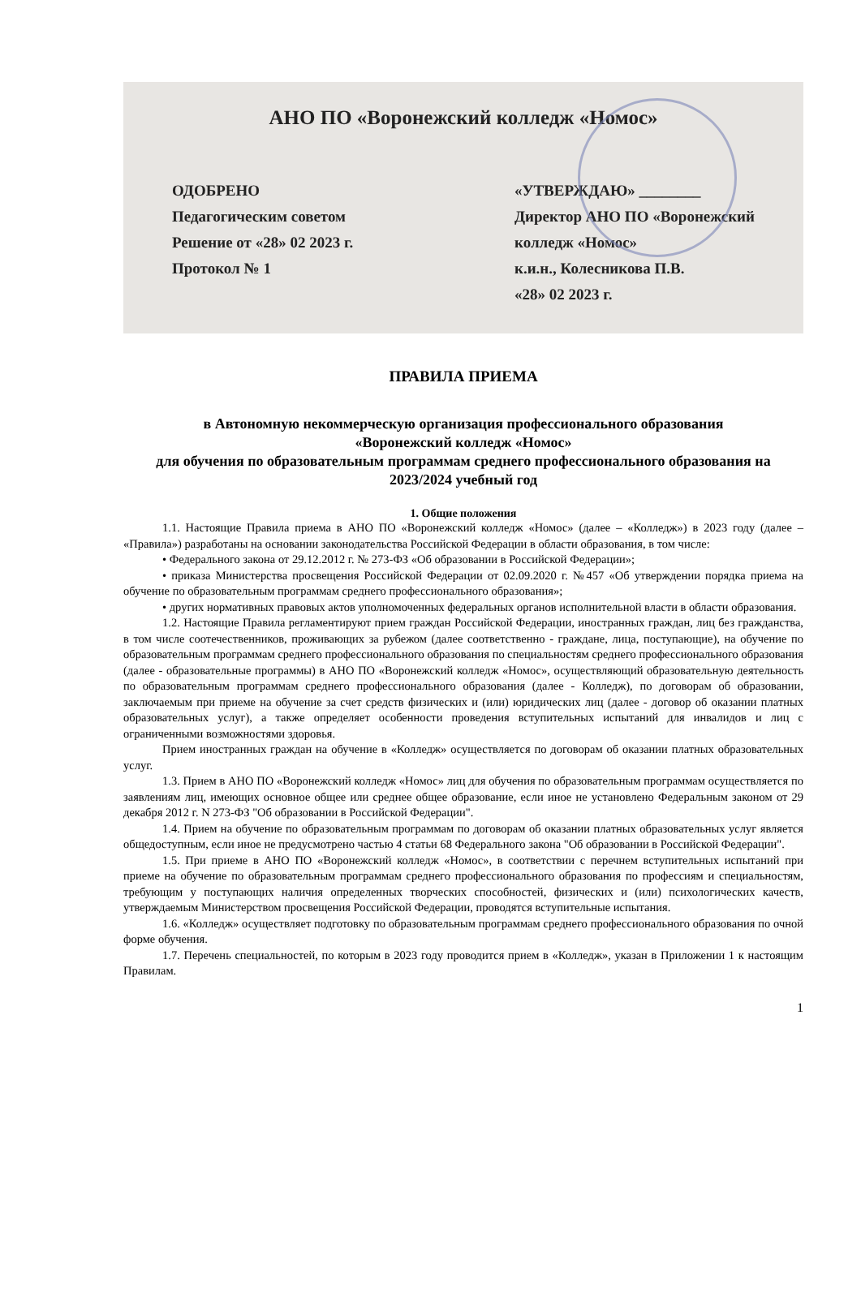АНО ПО «Воронежский колледж «Номос»
ОДОБРЕНО
Педагогическим советом
Решение от «28» 02 2023 г.
Протокол № 1
«УТВЕРЖДАЮ» ________
Директор АНО ПО «Воронежский
колледж «Номос»
к.и.н., Колесникова П.В.
«28» 02 2023 г.
ПРАВИЛА ПРИЕМА
в Автономную некоммерческую организация профессионального образования
«Воронежский колледж «Номос»
для обучения по образовательным программам среднего профессионального образования на 2023/2024 учебный год
1. Общие положения
1.1. Настоящие Правила приема в АНО ПО «Воронежский колледж «Номос» (далее – «Колледж») в 2023 году (далее – «Правила») разработаны на основании законодательства Российской Федерации в области образования, в том числе:
• Федерального закона от 29.12.2012 г. № 273-ФЗ «Об образовании в Российской Федерации»;
• приказа Министерства просвещения Российской Федерации от 02.09.2020 г. №457 «Об утверждении порядка приема на обучение по образовательным программам среднего профессионального образования»;
• других нормативных правовых актов уполномоченных федеральных органов исполнительной власти в области образования.
1.2. Настоящие Правила регламентируют прием граждан Российской Федерации, иностранных граждан, лиц без гражданства, в том числе соотечественников, проживающих за рубежом (далее соответственно - граждане, лица, поступающие), на обучение по образовательным программам среднего профессионального образования по специальностям среднего профессионального образования (далее - образовательные программы) в АНО ПО «Воронежский колледж «Номос», осуществляющий образовательную деятельность по образовательным программам среднего профессионального образования (далее - Колледж), по договорам об образовании, заключаемым при приеме на обучение за счет средств физических и (или) юридических лиц (далее - договор об оказании платных образовательных услуг), а также определяет особенности проведения вступительных испытаний для инвалидов и лиц с ограниченными возможностями здоровья.
Прием иностранных граждан на обучение в «Колледж» осуществляется по договорам об оказании платных образовательных услуг.
1.3. Прием в АНО ПО «Воронежский колледж «Номос» лиц для обучения по образовательным программам осуществляется по заявлениям лиц, имеющих основное общее или среднее общее образование, если иное не установлено Федеральным законом от 29 декабря 2012 г. N 273-ФЗ "Об образовании в Российской Федерации".
1.4. Прием на обучение по образовательным программам по договорам об оказании платных образовательных услуг является общедоступным, если иное не предусмотрено частью 4 статьи 68 Федерального закона "Об образовании в Российской Федерации".
1.5. При приеме в АНО ПО «Воронежский колледж «Номос», в соответствии с перечнем вступительных испытаний при приеме на обучение по образовательным программам среднего профессионального образования по профессиям и специальностям, требующим у поступающих наличия определенных творческих способностей, физических и (или) психологических качеств, утверждаемым Министерством просвещения Российской Федерации, проводятся вступительные испытания.
1.6. «Колледж» осуществляет подготовку по образовательным программам среднего профессионального образования по очной форме обучения.
1.7. Перечень специальностей, по которым в 2023 году проводится прием в «Колледж», указан в Приложении 1 к настоящим Правилам.
1